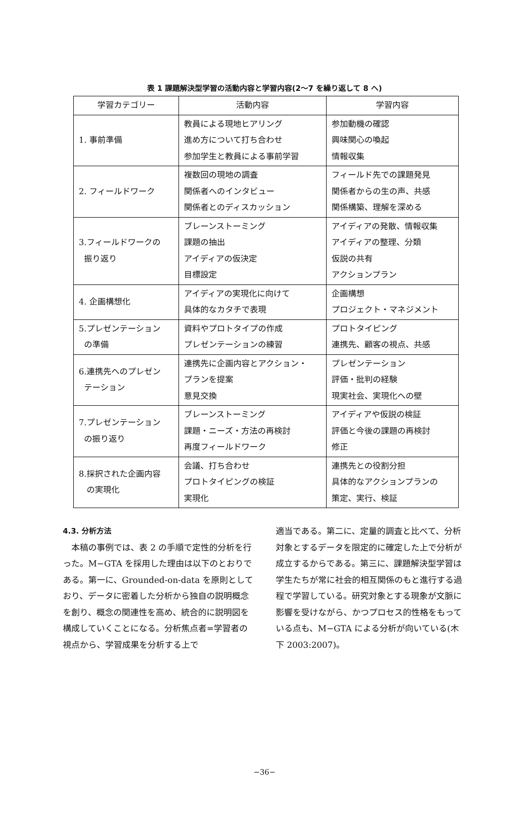表 1 課題解決型学習の活動内容と学習内容(2〜7 を繰り返して 8 へ)
| 学習カテゴリー | 活動内容 | 学習内容 |
| --- | --- | --- |
| 1. 事前準備 | 教員による現地ヒアリング 進め方について打ち合わせ 参加学生と教員による事前学習 | 参加動機の確認 興味関心の喚起 情報収集 |
| 2. フィールドワーク | 複数回の現地の調査 関係者へのインタビュー 関係者とのディスカッション | フィールド先での課題発見 関係者からの生の声、共感 関係構築、理解を深める |
| 3.フィールドワークの 振り返り | ブレーンストーミング 課題の抽出 アイディアの仮決定 目標設定 | アイディアの発散、情報収集 アイディアの整理、分類 仮説の共有 アクションプラン |
| 4. 企画構想化 | アイディアの実現化に向けて 具体的なカタチで表現 | 企画構想 プロジェクト・マネジメント |
| 5.プレゼンテーション の準備 | 資料やプロトタイプの作成 プレゼンテーションの練習 | プロトタイピング 連携先、顧客の視点、共感 |
| 6.連携先へのプレゼン テーション | 連携先に企画内容とアクション・ プランを提案 意見交換 | プレゼンテーション 評価・批判の経験 現実社会、実現化への壁 |
| 7.プレゼンテーション の振り返り | ブレーンストーミング 課題・ニーズ・方法の再検討 再度フィールドワーク | アイディアや仮説の検証 評価と今後の課題の再検討 修正 |
| 8.採択された企画内容 の実現化 | 会議、打ち合わせ プロトタイピングの検証 実現化 | 連携先との役割分担 具体的なアクションプランの 策定、実行、検証 |
4.3. 分析方法
　本稿の事例では、表 2 の手順で定性的分析を行った。M−GTA を採用した理由は以下のとおりである。第一に、Grounded-on-data を原則としており、データに密着した分析から独自の説明概念を創り、概念の関連性を高め、統合的に説明図を構成していくことになる。分析焦点者=学習者の視点から、学習成果を分析する上で
適当である。第二に、定量的調査と比べて、分析対象とするデータを限定的に確定した上で分析が成立するからである。第三に、課題解決型学習は学生たちが常に社会的相互関係のもと進行する過程で学習している。研究対象とする現象が文脈に影響を受けながら、かつプロセス的性格をもっている点も、M−GTA による分析が向いている(木下 2003:2007)。
−36−